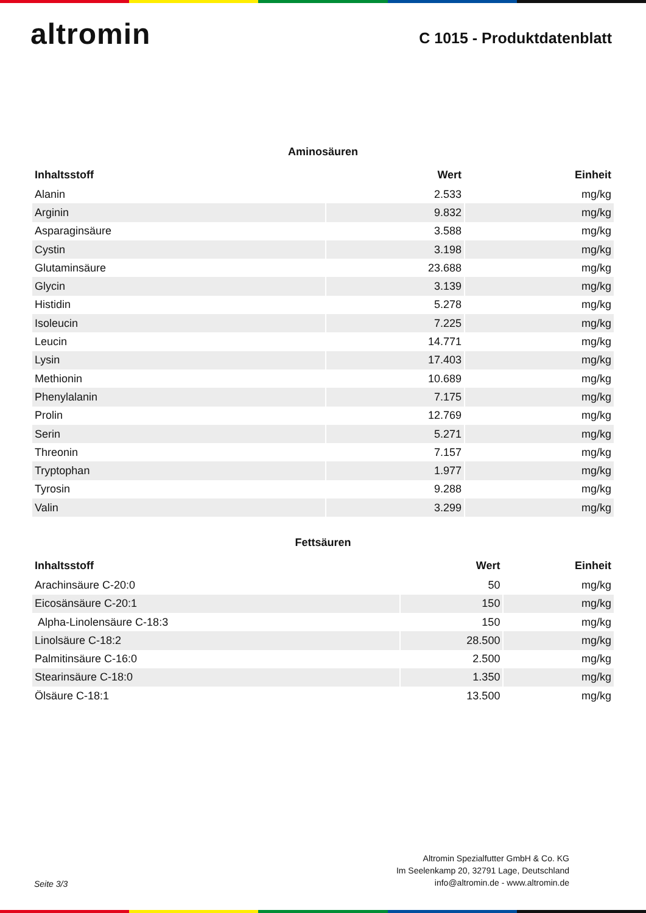altromin
C 1015 - Produktdatenblatt
Aminosäuren
| Inhaltsstoff | Wert | Einheit |
| --- | --- | --- |
| Alanin | 2.533 | mg/kg |
| Arginin | 9.832 | mg/kg |
| Asparaginsäure | 3.588 | mg/kg |
| Cystin | 3.198 | mg/kg |
| Glutaminsäure | 23.688 | mg/kg |
| Glycin | 3.139 | mg/kg |
| Histidin | 5.278 | mg/kg |
| Isoleucin | 7.225 | mg/kg |
| Leucin | 14.771 | mg/kg |
| Lysin | 17.403 | mg/kg |
| Methionin | 10.689 | mg/kg |
| Phenylalanin | 7.175 | mg/kg |
| Prolin | 12.769 | mg/kg |
| Serin | 5.271 | mg/kg |
| Threonin | 7.157 | mg/kg |
| Tryptophan | 1.977 | mg/kg |
| Tyrosin | 9.288 | mg/kg |
| Valin | 3.299 | mg/kg |
Fettsäuren
| Inhaltsstoff | Wert | Einheit |
| --- | --- | --- |
| Arachinsäure C-20:0 | 50 | mg/kg |
| Eicosänsäure C-20:1 | 150 | mg/kg |
| Alpha-Linolensäure C-18:3 | 150 | mg/kg |
| Linolsäure C-18:2 | 28.500 | mg/kg |
| Palmitinsäure C-16:0 | 2.500 | mg/kg |
| Stearinsäure C-18:0 | 1.350 | mg/kg |
| Ölsäure C-18:1 | 13.500 | mg/kg |
Seite 3/3
Altromin Spezialfutter GmbH & Co. KG
Im Seelenkamp 20, 32791 Lage, Deutschland
info@altromin.de - www.altromin.de